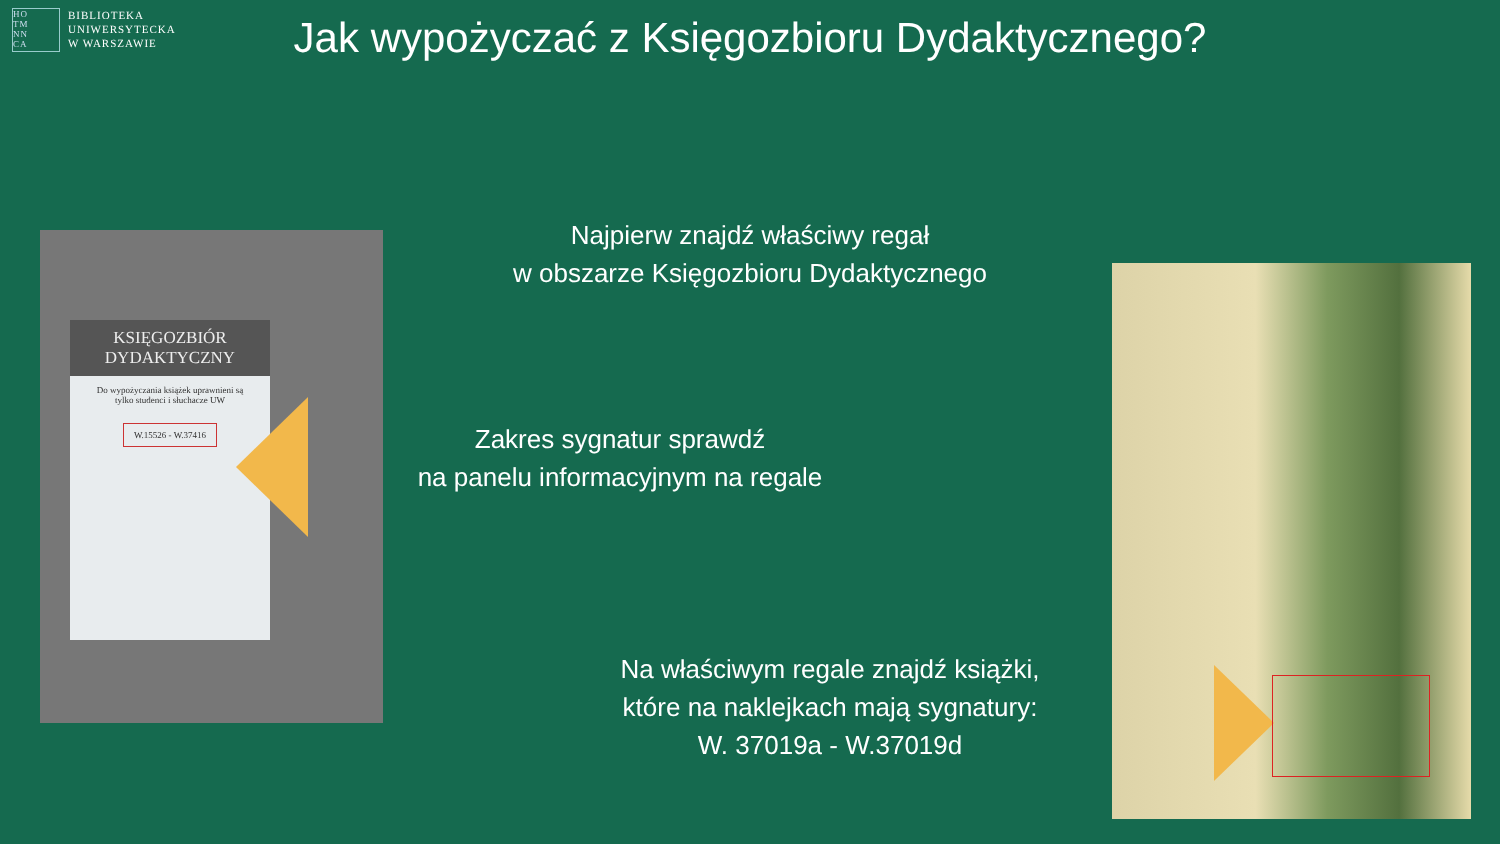HO
TM
NN
CA
BIBLIOTEKA
UNIWERSYTECKA
W WARSZAWIE
Jak wypożyczać z Księgozbioru Dydaktycznego?
KSIĘGOZBIÓR
DYDAKTYCZNY
Do wypożyczania książek uprawnieni są
tylko studenci i słuchacze UW
W.15526 - W.37416
Najpierw znajdź właściwy regał
w obszarze Księgozbioru Dydaktycznego
Zakres sygnatur sprawdź
na panelu informacyjnym na regale
Na właściwym regale znajdź książki,
które na naklejkach mają sygnatury:
W. 37019a - W.37019d